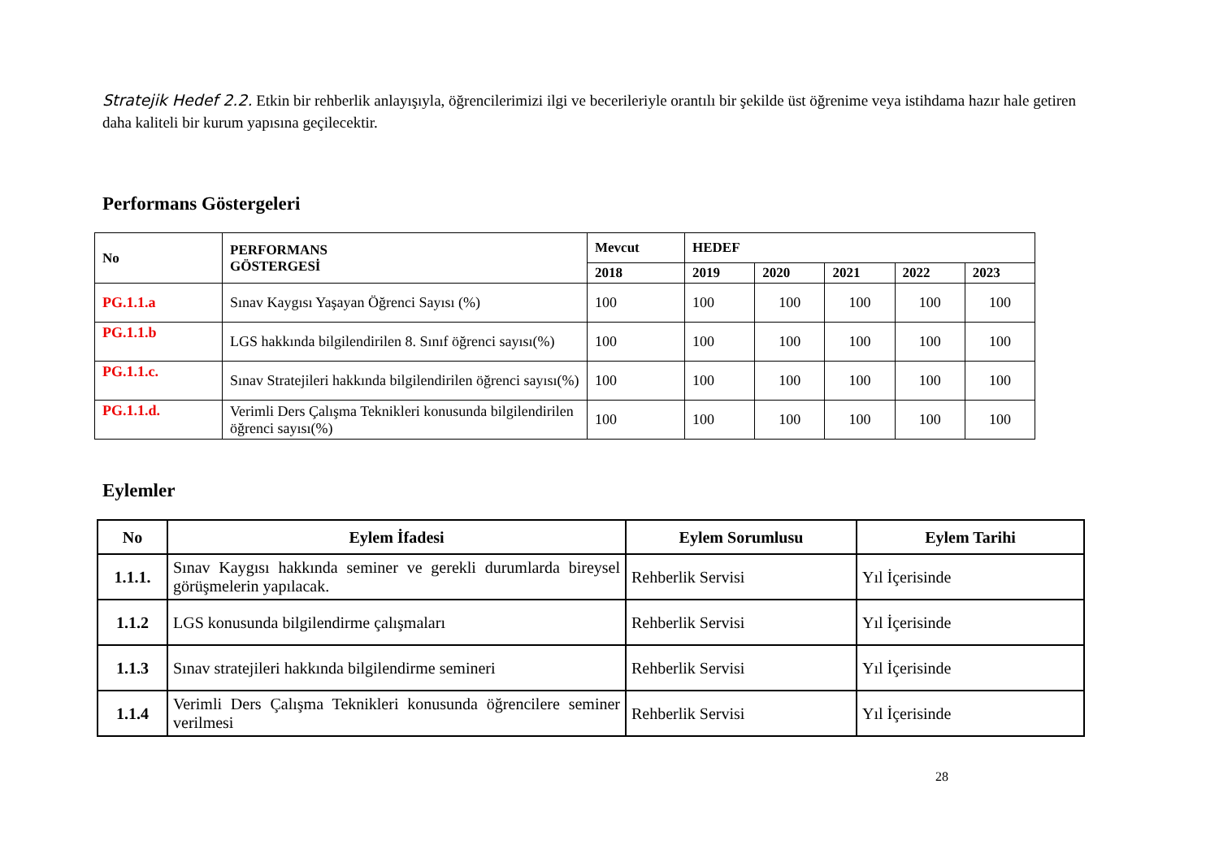Stratejik Hedef 2.2. Etkin bir rehberlik anlayışıyla, öğrencilerimizi ilgi ve becerileriyle orantılı bir şekilde üst öğrenime veya istihdama hazır hale getiren daha kaliteli bir kurum yapısına geçilecektir.
Performans Göstergeleri
| No | PERFORMANS GÖSTERGESİ | Mevcut | HEDEF | | | | |
| --- | --- | --- | --- | --- | --- | --- | --- |
| | | 2018 | 2019 | 2020 | 2021 | 2022 | 2023 |
| PG.1.1.a | Sınav Kaygısı Yaşayan Öğrenci Sayısı (%) | 100 | 100 | 100 | 100 | 100 | 100 |
| PG.1.1.b | LGS hakkında bilgilendirilen 8. Sınıf öğrenci sayısı(%) | 100 | 100 | 100 | 100 | 100 | 100 |
| PG.1.1.c. | Sınav Stratejileri hakkında bilgilendirilen öğrenci sayısı(%) | 100 | 100 | 100 | 100 | 100 | 100 |
| PG.1.1.d. | Verimli Ders Çalışma Teknikleri konusunda bilgilendirilen öğrenci sayısı(%) | 100 | 100 | 100 | 100 | 100 | 100 |
Eylemler
| No | Eylem İfadesi | Eylem Sorumlusu | Eylem Tarihi |
| --- | --- | --- | --- |
| 1.1.1. | Sınav Kaygısı hakkında seminer ve gerekli durumlarda bireysel görüşmelerin yapılacak. | Rehberlik Servisi | Yıl İçerisinde |
| 1.1.2 | LGS konusunda bilgilendirme çalışmaları | Rehberlik Servisi | Yıl İçerisinde |
| 1.1.3 | Sınav stratejileri hakkında bilgilendirme semineri | Rehberlik Servisi | Yıl İçerisinde |
| 1.1.4 | Verimli Ders Çalışma Teknikleri konusunda öğrencilere seminer verilmesi | Rehberlik Servisi | Yıl İçerisinde |
28